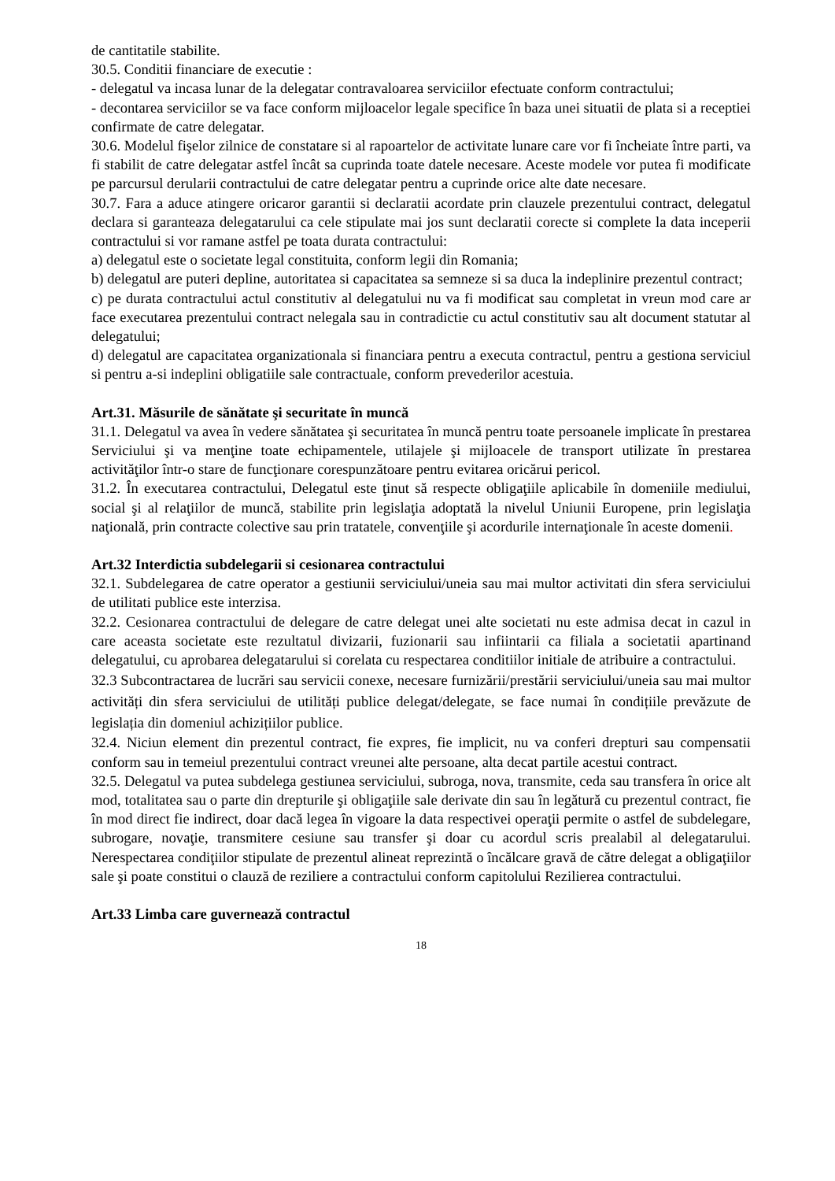de cantitatile stabilite.
30.5. Conditii financiare de executie :
- delegatul va incasa lunar de la delegatar contravaloarea serviciilor efectuate conform contractului;
- decontarea serviciilor se va face conform mijloacelor legale specifice în baza unei situatii de plata si a receptiei confirmate de catre delegatar.
30.6. Modelul fişelor zilnice de constatare si al rapoartelor de activitate lunare care vor fi încheiate între parti, va fi stabilit de catre delegatar astfel încât sa cuprinda toate datele necesare. Aceste modele vor putea fi modificate pe parcursul derularii contractului de catre delegatar pentru a cuprinde orice alte date necesare.
30.7. Fara a aduce atingere oricaror garantii si declaratii acordate prin clauzele prezentului contract, delegatul declara si garanteaza delegatarului ca cele stipulate mai jos sunt declaratii corecte si complete la data inceperii contractului si vor ramane astfel pe toata durata contractului:
a) delegatul este o societate legal constituita, conform legii din Romania;
b) delegatul are puteri depline, autoritatea si capacitatea sa semneze si sa duca la indeplinire prezentul contract;
c) pe durata contractului actul constitutiv al delegatului nu va fi modificat sau completat in vreun mod care ar face executarea prezentului contract nelegala sau in contradictie cu actul constitutiv sau alt document statutar al delegatului;
d) delegatul are capacitatea organizationala si financiara pentru a executa contractul, pentru a gestiona serviciul si pentru a-si indeplini obligatiile sale contractuale, conform prevederilor acestuia.
Art.31. Măsurile de sănătate şi securitate în muncă
31.1. Delegatul va avea în vedere sănătatea şi securitatea în muncă pentru toate persoanele implicate în prestarea Serviciului şi va menţine toate echipamentele, utilajele şi mijloacele de transport utilizate în prestarea activităţilor într-o stare de funcţionare corespunzătoare pentru evitarea oricărui pericol.
31.2. În executarea contractului, Delegatul este ţinut să respecte obligaţiile aplicabile în domeniile mediului, social şi al relaţiilor de muncă, stabilite prin legislaţia adoptată la nivelul Uniunii Europene, prin legislaţia naţională, prin contracte colective sau prin tratatele, convenţiile şi acordurile internaţionale în aceste domenii.
Art.32 Interdictia subdelegarii si cesionarea contractului
32.1. Subdelegarea de catre operator a gestiunii serviciului/uneia sau mai multor activitati din sfera serviciului de utilitati publice este interzisa.
32.2. Cesionarea contractului de delegare de catre delegat unei alte societati nu este admisa decat in cazul in care aceasta societate este rezultatul divizarii, fuzionarii sau infiintarii ca filiala a societatii apartinand delegatului, cu aprobarea delegatarului si corelata cu respectarea conditiilor initiale de atribuire a contractului.
32.3 Subcontractarea de lucrări sau servicii conexe, necesare furnizării/prestării serviciului/uneia sau mai multor activități din sfera serviciului de utilități publice delegat/delegate, se face numai în condițiile prevăzute de legislația din domeniul achizițiilor publice.
32.4. Niciun element din prezentul contract, fie expres, fie implicit, nu va conferi drepturi sau compensatii conform sau in temeiul prezentului contract vreunei alte persoane, alta decat partile acestui contract.
32.5. Delegatul va putea subdelega gestiunea serviciului, subroga, nova, transmite, ceda sau transfera în orice alt mod, totalitatea sau o parte din drepturile şi obligaţiile sale derivate din sau în legătură cu prezentul contract, fie în mod direct fie indirect, doar dacă legea în vigoare la data respectivei operaţii permite o astfel de subdelegare, subrogare, novaţie, transmitere cesiune sau transfer şi doar cu acordul scris prealabil al delegatarului. Nerespectarea condiţiilor stipulate de prezentul alineat reprezintă o încălcare gravă de către delegat a obligaţiilor sale şi poate constitui o clauză de reziliere a contractului conform capitolului Rezilierea contractului.
Art.33 Limba care guvernează contractul
18